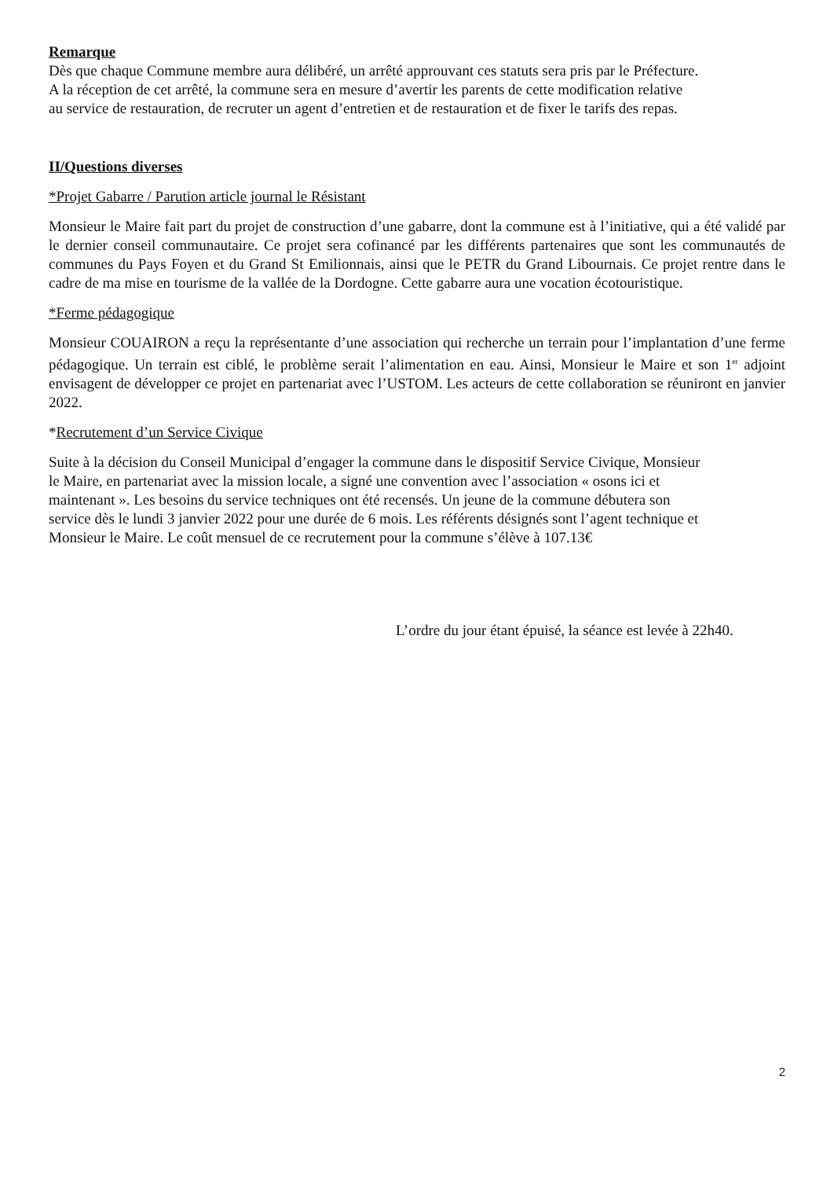Remarque
Dès que chaque Commune membre aura délibéré, un arrêté approuvant ces statuts sera pris par le Préfecture.
A la réception de cet arrêté, la commune sera en mesure d’avertir les parents de cette modification relative
au service de restauration, de recruter un agent d’entretien et de restauration et de fixer le tarifs des repas.
II/Questions diverses
*Projet Gabarre / Parution article journal le Résistant
Monsieur le Maire fait part du projet de construction d’une gabarre, dont la commune est à l’initiative, qui a été validé par le dernier conseil communautaire. Ce projet sera cofinancé par les différents partenaires que sont les communautés de communes du Pays Foyen et du Grand St Emilionnais, ainsi que le PETR du Grand Libournais. Ce projet rentre dans le cadre de ma mise en tourisme de la vallée de la Dordogne. Cette gabarre aura une vocation écotouristique.
*Ferme pédagogique
Monsieur COUAIRON a reçu la représentante d’une association qui recherche un terrain pour l’implantation d’une ferme pédagogique. Un terrain est ciblé, le problème serait l’alimentation en eau. Ainsi, Monsieur le Maire et son 1<sup>er</sup> adjoint envisagent de développer ce projet en partenariat avec l’USTOM. Les acteurs de cette collaboration se réuniront en janvier 2022.
*Recrutement d’un Service Civique
Suite à la décision du Conseil Municipal d’engager la commune dans le dispositif Service Civique, Monsieur
le Maire, en partenariat avec la mission locale, a signé une convention avec l’association « osons ici et
maintenant ». Les besoins du service techniques ont été recensés. Un jeune de la commune débutera son
service dès le lundi 3 janvier 2022 pour une durée de 6 mois. Les référents désignés sont l’agent technique et
Monsieur le Maire. Le coût mensuel de ce recrutement pour la commune s’élève à 107.13€
L’ordre du jour étant épuisé, la séance est levée à 22h40.
2